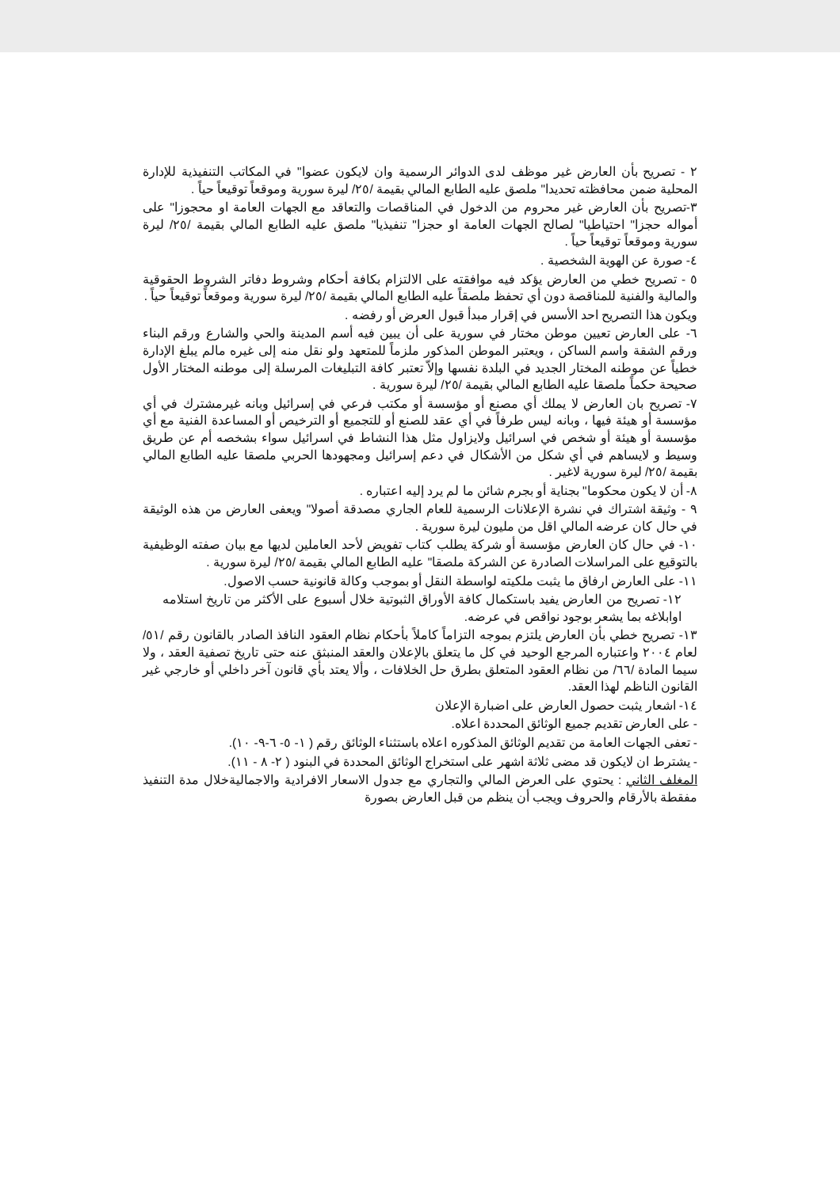٢ - تصريح بأن العارض غير موظف لدى الدوائر الرسمية وان لايكون عضوا" في المكاتب التنفيذية للإدارة المحلية ضمن محافظته تحديدا" ملصق عليه الطابع المالي بقيمة /٢٥/ ليرة سورية وموقعاً توقيعاً حياً .
٣-تصريح بأن العارض غير محروم من الدخول في المناقصات والتعاقد مع الجهات العامة او محجوزا" على أمواله حجزا" احتياطيا" لصالح الجهات العامة او حجزا" تنفيذيا" ملصق عليه الطابع المالي بقيمة /٢٥/ ليرة سورية وموقعاً توقيعاً حياً .
٤- صورة عن الهوية الشخصية .
٥ - تصريح خطي من العارض يؤكد فيه موافقته على الالتزام بكافة أحكام وشروط دفاتر الشروط الحقوقية والمالية والفنية للمناقصة دون أي تحفظ ملصقاً عليه الطابع المالي بقيمة /٢٥/ ليرة سورية وموقعاً توقيعاً حياً .
ويكون هذا التصريح احد الأسس في إقرار مبدأ قبول العرض أو رفضه .
٦- على العارض تعيين موطن مختار في سورية على أن يبين فيه أسم المدينة والحي والشارع ورقم البناء ورقم الشقة واسم الساكن ، ويعتبر الموطن المذكور ملزماً للمتعهد ولو نقل منه إلى غيره مالم يبلغ الإدارة خطياً عن موطنه المختار الجديد في البلدة نفسها وإلاّ تعتبر كافة التبليغات المرسلة إلى موطنه المختار الأول صحيحة حكماً ملصقا عليه الطابع المالي بقيمة /٢٥/ ليرة سورية .
٧- تصريح بان العارض لا يملك أي مصنع أو مؤسسة أو مكتب فرعي في إسرائيل وبانه غيرمشترك في أي مؤسسة أو هيئة فيها ، وبانه ليس طرفاً في أي عقد للصنع أو للتجميع أو الترخيص أو المساعدة الفنية مع أي مؤسسة أو هيئة أو شخص في اسرائيل ولايزاول مثل هذا النشاط في اسرائيل سواء بشخصه أم عن طريق وسيط و لايساهم في أي شكل من الأشكال في دعم إسرائيل ومجهودها الحربي ملصقا عليه الطابع المالي بقيمة /٢٥/ ليرة سورية لاغير .
٨- أن لا يكون محكوما" بجناية أو بجرم شائن ما لم يرد إليه اعتباره .
٩ - وثيقة اشتراك في نشرة الإعلانات الرسمية للعام الجاري مصدقة أصولا" ويعفى العارض من هذه الوثيقة في حال كان عرضه المالي اقل من مليون ليرة سورية .
١٠- في حال كان العارض مؤسسة أو شركة يطلب كتاب تفويض لأحد العاملين لديها مع بيان صفته الوظيفية بالتوقيع على المراسلات الصادرة عن الشركة ملصقا" عليه الطابع المالي بقيمة /٢٥/ ليرة سورية .
١١- على العارض ارفاق ما يثبت ملكيته لواسطة النقل أو بموجب وكالة قانونية حسب الاصول.
١٢- تصريح من العارض يفيد باستكمال كافة الأوراق الثبوتية خلال أسبوع على الأكثر من تاريخ استلامه اوابلاغه بما يشعر بوجود نواقص في عرضه.
١٣- تصريح خطي بأن العارض يلتزم بموجه التزاماً كاملاً بأحكام نظام العقود النافذ الصادر بالقانون رقم /٥١/ لعام ٢٠٠٤ واعتباره المرجع الوحيد في كل ما يتعلق بالإعلان والعقد المنبثق عنه حتى تاريخ تصفية العقد ، ولا سيما المادة /٦٦/ من نظام العقود المتعلق بطرق حل الخلافات ، وألا يعتد بأي قانون آخر داخلي أو خارجي غير القانون الناظم لهذا العقد.
١٤- اشعار يثبت حصول العارض على اضبارة الإعلان
- على العارض تقديم جميع الوثائق المحددة اعلاه.
- تعفى الجهات العامة من تقديم الوثائق المذكوره اعلاه باستثناء الوثائق رقم ( ١- ٥- ٦-٩- ١٠).
- يشترط ان لايكون قد مضى ثلاثة اشهر على استخراج الوثائق المحددة في البنود ( ٢- ٨ - ١١).
المغلف الثاني : يحتوي على العرض المالي والتجاري مع جدول الاسعار الافرادية والاجماليةخلال مدة التنفيذ مفقطة بالأرقام والحروف ويجب أن ينظم من قبل العارض بصورة